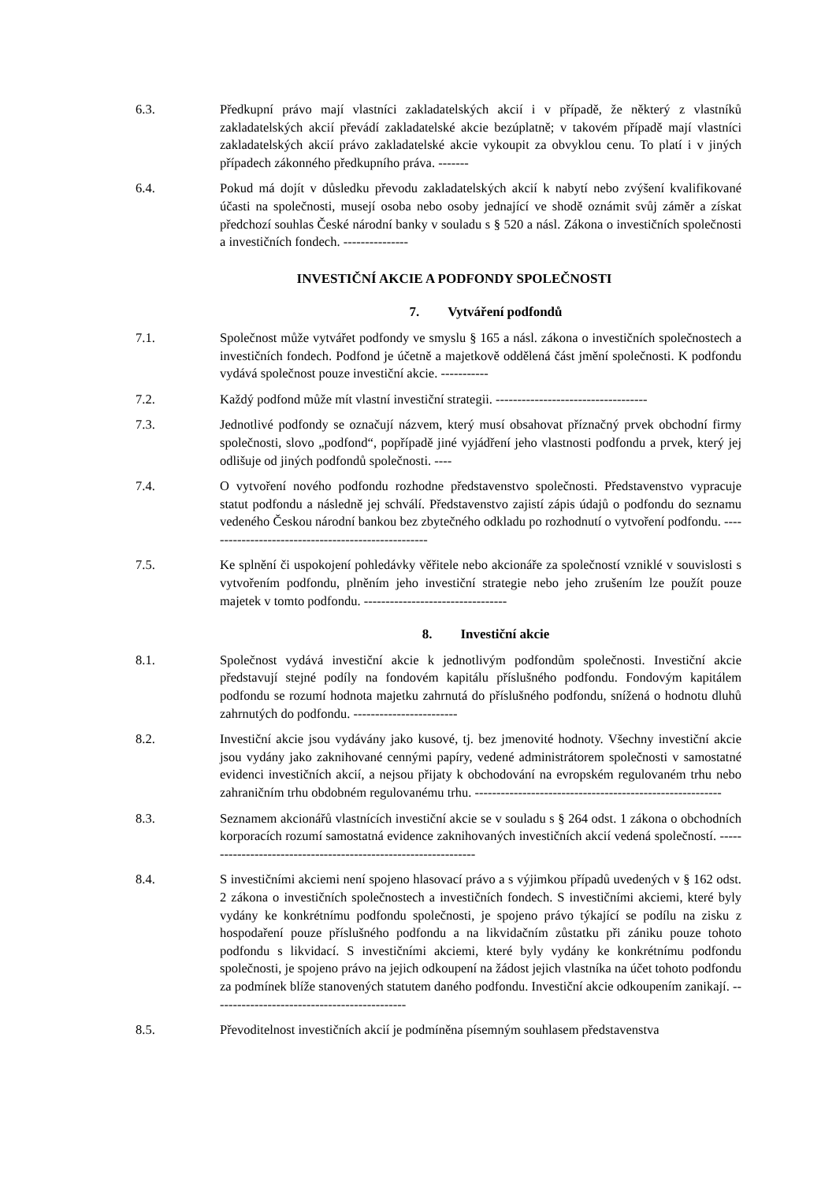6.3. Předkupní právo mají vlastníci zakladatelských akcií i v případě, že některý z vlastníků zakladatelských akcií převádí zakladatelské akcie bezúplatně; v takovém případě mají vlastníci zakladatelských akcií právo zakladatelské akcie vykoupit za obvyklou cenu. To platí i v jiných případech zákonného předkupního práva. -------
6.4. Pokud má dojít v důsledku převodu zakladatelských akcií k nabytí nebo zvýšení kvalifikované účasti na společnosti, musejí osoba nebo osoby jednající ve shodě oznámit svůj záměr a získat předchozí souhlas České národní banky v souladu s § 520 a násl. Zákona o investičních společnosti a investičních fondech. ---------------
INVESTIČNÍ AKCIE A PODFONDY SPOLEČNOSTI
7. Vytváření podfondů
7.1. Společnost může vytvářet podfondy ve smyslu § 165 a násl. zákona o investičních společnostech a investičních fondech. Podfond je účetně a majetkově oddělená část jmění společnosti. K podfondu vydává společnost pouze investiční akcie. -----------
7.2. Každý podfond může mít vlastní investiční strategii. -----------------------------------
7.3. Jednotlivé podfondy se označují názvem, který musí obsahovat příznačný prvek obchodní firmy společnosti, slovo „podfond“, popřípadě jiné vyjádření jeho vlastnosti podfondu a prvek, který jej odlišuje od jiných podfondů společnosti. ----
7.4. O vytvoření nového podfondu rozhodne představenstvo společnosti. Představenstvo vypracuje statut podfondu a následně jej schválí. Představenstvo zajistí zápis údajů o podfondu do seznamu vedeného Českou národní bankou bez zbytečného odkladu po rozhodnutí o vytvoření podfondu. ----------------------------------------------------
7.5. Ke splnění či uspokojení pohledávky věřitele nebo akcionáře za společností vzniklé v souvislosti s vytvořením podfondu, plněním jeho investiční strategie nebo jeho zrušením lze použít pouze majetek v tomto podfondu. ---------------------------------
8. Investiční akcie
8.1. Společnost vydává investiční akcie k jednotlivým podfondům společnosti. Investiční akcie představují stejné podíly na fondovém kapitálu příslušného podfondu. Fondovým kapitálem podfondu se rozumí hodnota majetku zahrnutá do příslušného podfondu, snížená o hodnotu dluhů zahrnutých do podfondu. ------------------------
8.2. Investiční akcie jsou vydávány jako kusové, tj. bez jmenovité hodnoty. Všechny investiční akcie jsou vydány jako zaknihované cennými papíry, vedené administrátorem společnosti v samostatné evidenci investičních akcií, a nejsou přijaty k obchodování na evropském regulovaném trhu nebo zahraničním trhu obdobném regulovanému trhu. ---------------------------------------------------------
8.3. Seznamem akcionářů vlastnících investiční akcie se v souladu s § 264 odst. 1 zákona o obchodních korporacích rozumí samostatná evidence zaknihovaných investičních akcií vedená společností. ----------------------------------------------------------------
8.4. S investičními akciemi není spojeno hlasovací právo a s výjimkou případů uvedených v § 162 odst. 2 zákona o investičních společnostech a investičních fondech. S investičními akciemi, které byly vydány ke konkrétnímu podfondu společnosti, je spojeno právo týkající se podílu na zisku z hospodaření pouze příslušného podfondu a na likvidačním zůstatku při zániku pouze tohoto podfondu s likvidací. S investičními akciemi, které byly vydány ke konkrétnímu podfondu společnosti, je spojeno právo na jejich odkoupení na žádost jejich vlastníka na účet tohoto podfondu za podmínek blíže stanovených statutem daného podfondu. Investiční akcie odkoupením zanikají. ---------------------------------------------
8.5. Převoditelnost investičních akcií je podmíněna písemným souhlasem představenstva